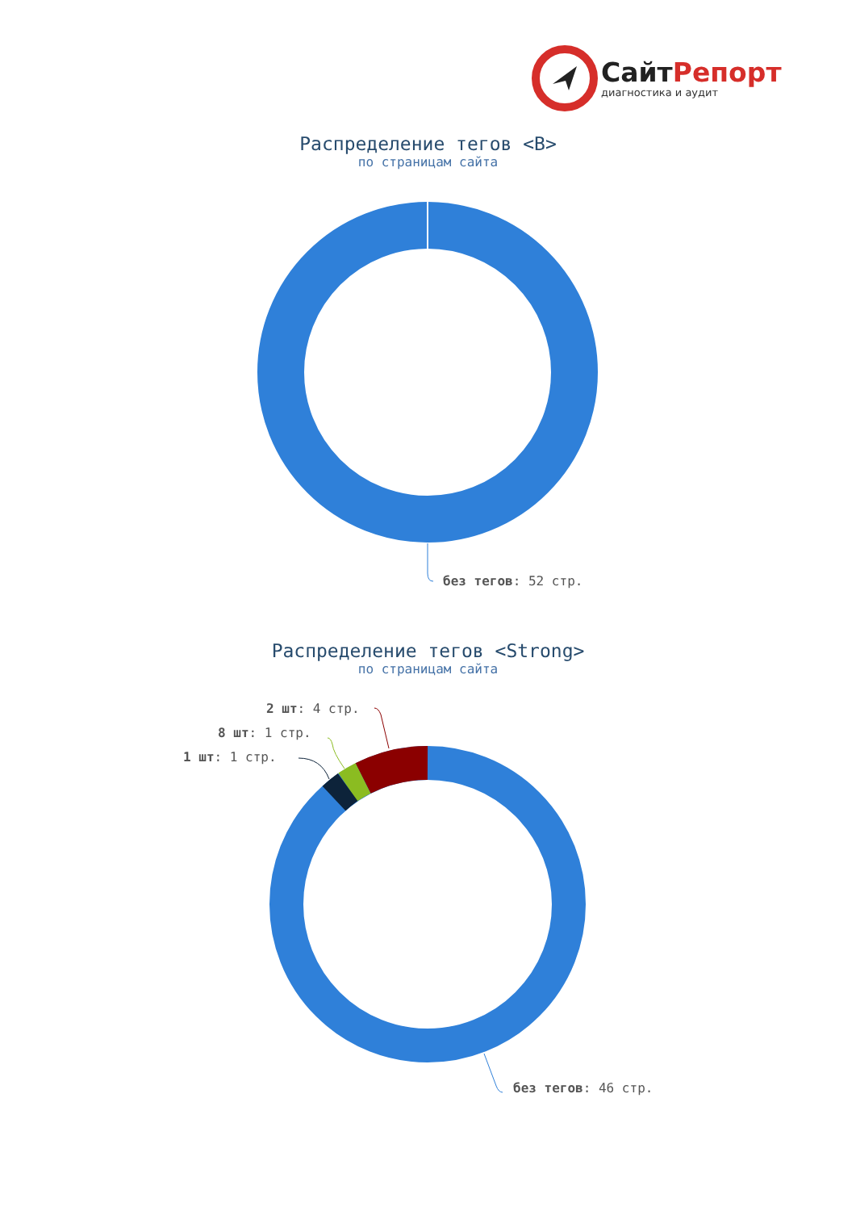Сайт Репорт
диагностика и аудит
Распределение тегов <B>
по страницам сайта
без тегов: 52 стр.
Распределение тегов <Strong>
по страницам сайта
2 шт: 4 стр.
8 шт: 1 стр.
1 шт: 1 стр.
без тегов: 46 стр.